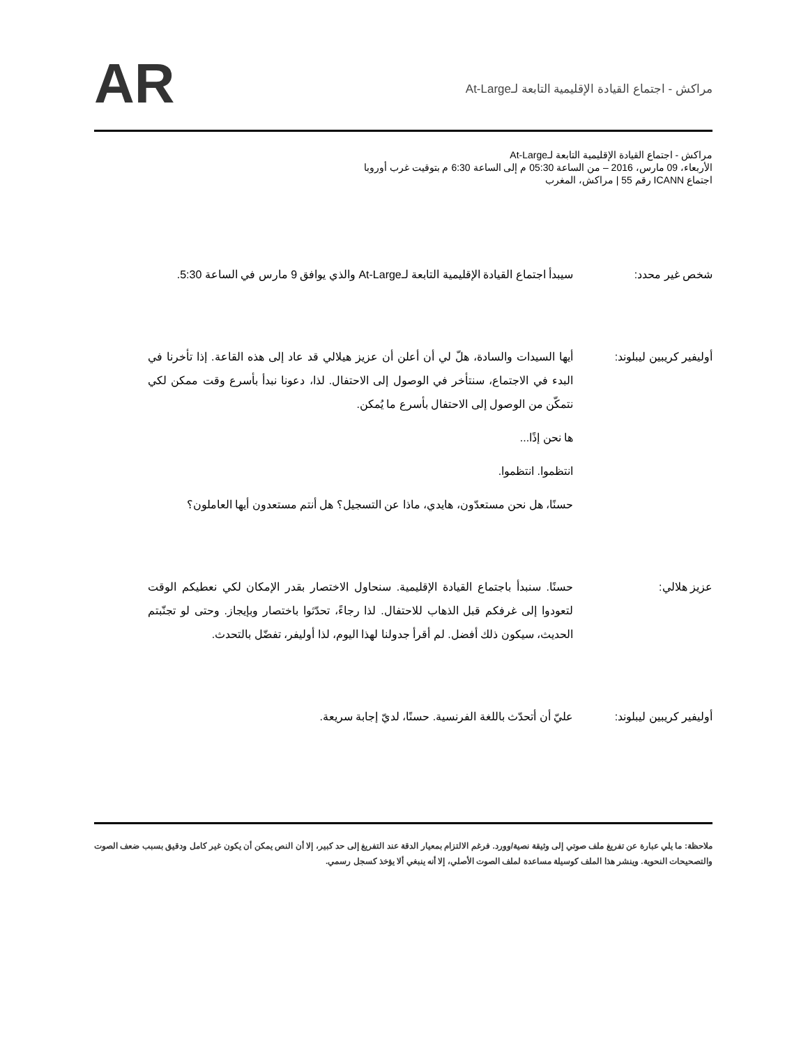مراكش - اجتماع القيادة الإقليمية التابعة لـAt-Large
AR
مراكش - اجتماع القيادة الإقليمية التابعة لـAt-Large
الأربعاء، 09 مارس، 2016 – من الساعة 05:30 م إلى الساعة 6:30 م بتوقيت غرب أوروبا
اجتماع ICANN رقم 55 | مراكش، المغرب
شخص غير محدد: سيبدأ اجتماع القيادة الإقليمية التابعة لـAt-Large والذي يوافق 9 مارس في الساعة 5:30.
أوليفير كريبين ليبلوند:
أيها السيدات والسادة، هلّ لي أن أعلن أن عزيز هيلالي قد عاد إلى هذه القاعة. إذا تأخرنا في البدء في الاجتماع، سنتأخر في الوصول إلى الاحتفال. لذا، دعونا نبدأ بأسرع وقت ممكن لكي نتمكّن من الوصول إلى الاحتفال بأسرع ما يُمكن.
ها نحن إذًا...
انتظموا. انتظموا.
حسنًا، هل نحن مستعدّون، هايدي، ماذا عن التسجيل؟ هل أنتم مستعدون أيها العاملون؟
عزيز هلالي: حسنًا. سنبدأ باجتماع القيادة الإقليمية. سنحاول الاختصار بقدر الإمكان لكي نعطيكم الوقت لتعودوا إلى غرفكم قبل الذهاب للاحتفال. لذا رجاءً، تحدّثوا باختصار وبإيجاز. وحتى لو تجنّبتم الحديث، سيكون ذلك أفضل. لم أقرأ جدولنا لهذا اليوم، لذا أوليفر، تفضّل بالتحدث.
أوليفير كريبين ليبلوند:
عليّ أن أتحدّث باللغة الفرنسية. حسنًا، لديّ إجابة سريعة.
ملاحظة: ما يلي عبارة عن تفريغ ملف صوتي إلى وثيقة نصية/وورد. فرغم الالتزام بمعيار الدقة عند التفريغ إلى حد كبير، إلا أن النص يمكن أن يكون غير كامل ودقيق بسبب ضعف الصوت والتصحيحات النحوية. وينشر هذا الملف كوسيلة مساعدة لملف الصوت الأصلي، إلا أنه ينبغي ألا يؤخذ كسجل رسمي.